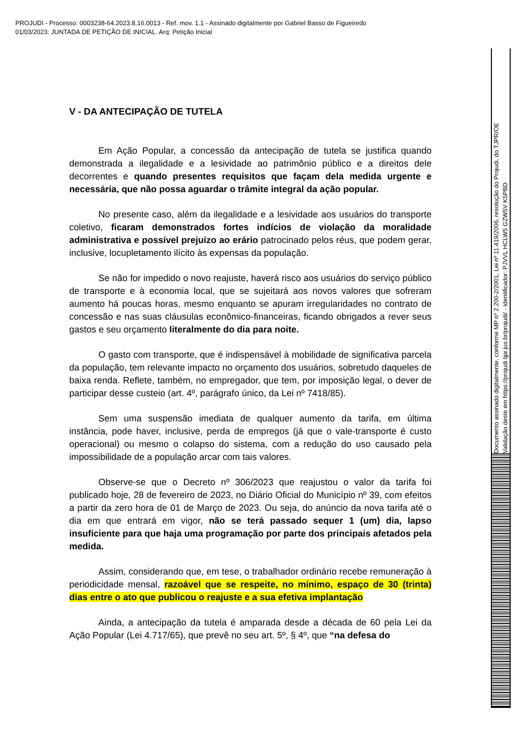PROJUDI - Processo: 0003238-64.2023.8.16.0013 - Ref. mov. 1.1 - Assinado digitalmente por Gabriel Basso de Figueiredo
01/03/2023: JUNTADA DE PETIÇÃO DE INICIAL. Arq: Petição Inicial
V - DA ANTECIPAÇÃO DE TUTELA
Em Ação Popular, a concessão da antecipação de tutela se justifica quando demonstrada a ilegalidade e a lesividade ao patrimônio público e a direitos dele decorrentes e quando presentes requisitos que façam dela medida urgente e necessária, que não possa aguardar o trâmite integral da ação popular.
No presente caso, além da ilegalidade e a lesividade aos usuários do transporte coletivo, ficaram demonstrados fortes indícios de violação da moralidade administrativa e possível prejuízo ao erário patrocinado pelos réus, que podem gerar, inclusive, locupletamento ilícito às expensas da população.
Se não for impedido o novo reajuste, haverá risco aos usuários do serviço público de transporte e à economia local, que se sujeitará aos novos valores que sofreram aumento há poucas horas, mesmo enquanto se apuram irregularidades no contrato de concessão e nas suas cláusulas econômico-financeiras, ficando obrigados a rever seus gastos e seu orçamento literalmente do dia para noite.
O gasto com transporte, que é indispensável à mobilidade de significativa parcela da população, tem relevante impacto no orçamento dos usuários, sobretudo daqueles de baixa renda. Reflete, também, no empregador, que tem, por imposição legal, o dever de participar desse custeio (art. 4º, parágrafo único, da Lei nº 7418/85).
Sem uma suspensão imediata de qualquer aumento da tarifa, em última instância, pode haver, inclusive, perda de empregos (já que o vale-transporte é custo operacional) ou mesmo o colapso do sistema, com a redução do uso causado pela impossibilidade de a população arcar com tais valores.
Observe-se que o Decreto nº 306/2023 que reajustou o valor da tarifa foi publicado hoje, 28 de fevereiro de 2023, no Diário Oficial do Município nº 39, com efeitos a partir da zero hora de 01 de Março de 2023. Ou seja, do anúncio da nova tarifa até o dia em que entrará em vigor, não se terá passado sequer 1 (um) dia, lapso insuficiente para que haja uma programação por parte dos principais afetados pela medida.
Assim, considerando que, em tese, o trabalhador ordinário recebe remuneração à periodicidade mensal, razoável que se respeite, no mínimo, espaço de 30 (trinta) dias entre o ato que publicou o reajuste e a sua efetiva implantação
Ainda, a antecipação da tutela é amparada desde a década de 60 pela Lei da Ação Popular (Lei 4.717/65), que prevê no seu art. 5º, § 4º, que “na defesa do
Documento assinado digitalmente, conforme MP nº 2.200-2/2001, Lei nº 11.419/2006, resolução do Projudi, do TJPR/OE
Validação deste em https://projudi.tjpr.jus.br/projudi/ - Identificador: PJVVL HCLW5 GZW5V K5PBD